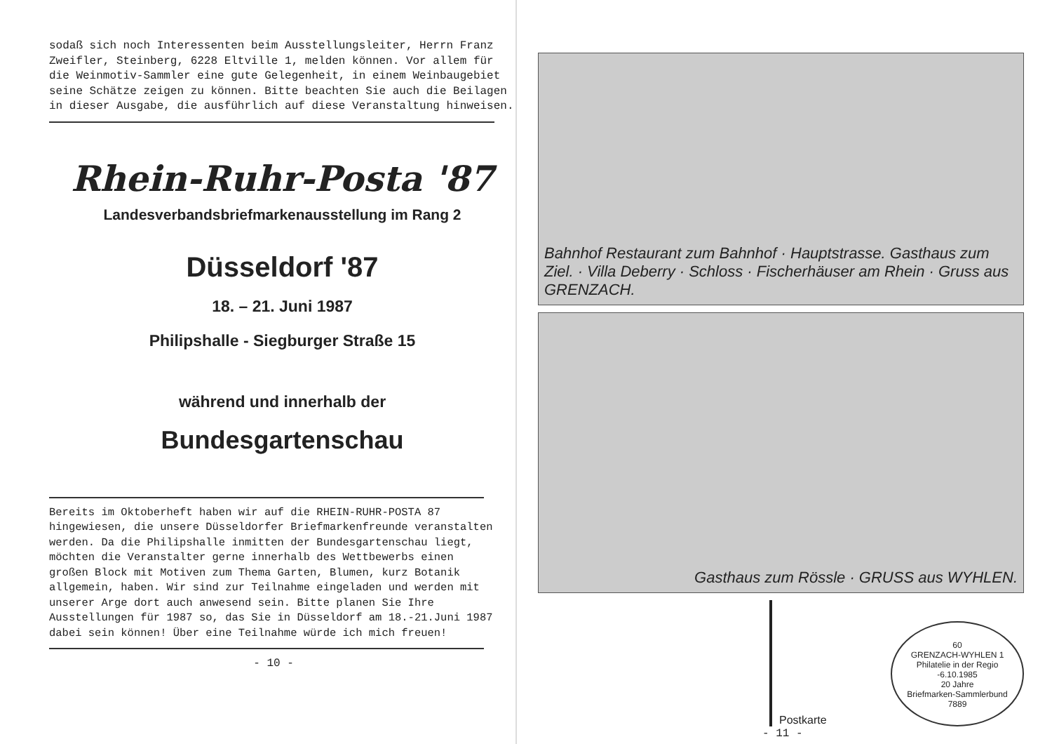sodaß sich noch Interessenten beim Ausstellungsleiter, Herrn Franz Zweifler, Steinberg, 6228 Eltville 1, melden können. Vor allem für die Weinmotiv-Sammler eine gute Gelegenheit, in einem Weinbaugebiet seine Schätze zeigen zu können. Bitte beachten Sie auch die Beilagen in dieser Ausgabe, die ausführlich auf diese Veranstaltung hinweisen.
Rhein-Ruhr-Posta '87
Landesverbandsbriefmarkenausstellung im Rang 2
Düsseldorf '87
18. – 21. Juni 1987
Philipshalle - Siegburger Straße 15
während und innerhalb der
Bundesgartenschau
Bereits im Oktoberheft haben wir auf die RHEIN-RUHR-POSTA 87 hingewiesen, die unsere Düsseldorfer Briefmarkenfreunde veranstalten werden. Da die Philipshalle inmitten der Bundesgartenschau liegt, möchten die Veranstalter gerne innerhalb des Wettbewerbs einen großen Block mit Motiven zum Thema Garten, Blumen, kurz Botanik allgemein, haben. Wir sind zur Teilnahme eingeladen und werden mit unserer Arge dort auch anwesend sein. Bitte planen Sie Ihre Ausstellungen für 1987 so, das Sie in Düsseldorf am 18.-21.Juni 1987 dabei sein können! Über eine Teilnahme würde ich mich freuen!
- 10 -
Bahnhof Restaurant zum Bahnhof · Hauptstrasse. Gasthaus zum Ziel. · Villa Deberry · Schloss · Fischerhäuser am Rhein · Gruss aus GRENZACH.
Gasthaus zum Rössle · GRUSS aus WYHLEN.
Postkarte
60
GRENZACH-WYHLEN 1
Philatelie in der Regio
-6.10.1985
20 Jahre
Briefmarken-Sammlerbund
7889
- 11 -